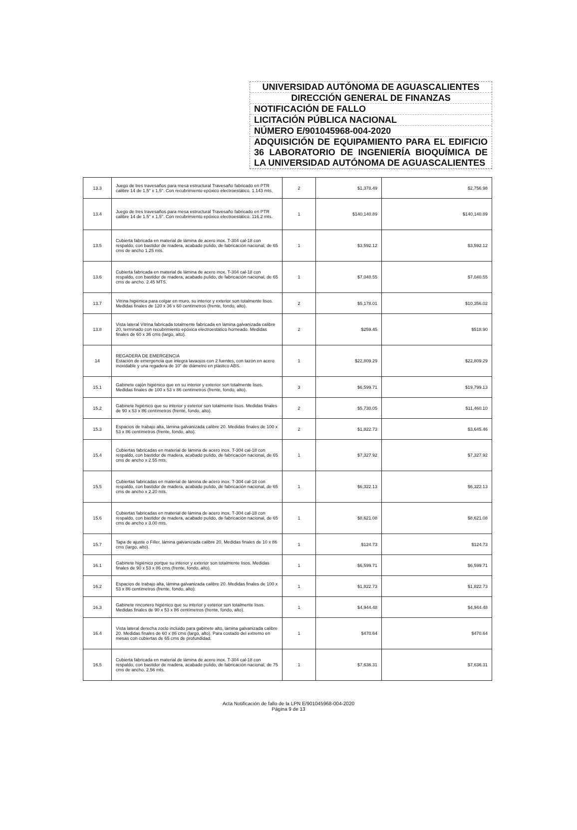UNIVERSIDAD AUTÓNOMA DE AGUASCALIENTES
DIRECCIÓN GENERAL DE FINANZAS
NOTIFICACIÓN DE FALLO
LICITACIÓN PÚBLICA NACIONAL
NÚMERO E/901045968-004-2020
ADQUISICIÓN DE EQUIPAMIENTO PARA EL EDIFICIO 36 LABORATORIO DE INGENIERÍA BIOQUÍMICA DE LA UNIVERSIDAD AUTÓNOMA DE AGUASCALIENTES
| 13.3 | Juego de tres travesaños para mesa estructural Travesaño fabricado en PTR calibre 14 de 1.5" x 1.5". Con recubrimiento epóxico electroestático. 1.143 mts. | 2 | $1,378.49 | $2,756.98 |
| 13.4 | Juego de tres travesaños para mesa estructural Travesaño fabricado en PTR calibre 14 de 1.5" x 1.5". Con recubrimiento epóxico electroestático. 116.2 mts. | 1 | $140,140.89 | $140,140.89 |
| 13.5 | Cubierta fabricada en material de lámina de acero inox. T-304 cal-18 con respaldo, con bastidor de madera, acabado pulido, de fabricación nacional, de 65 cms de ancho 1.25 mts. | 1 | $3,592.12 | $3,592.12 |
| 13.6 | Cubierta fabricada en material de lámina de acero inox. T-304 cal-18 con respaldo, con bastidor de madera, acabado pulido, de fabricación nacional, de 65 cms de ancho. 2.45 MTS. | 1 | $7,040.55 | $7,040.55 |
| 13.7 | Vitrina higiénica para colgar en muro, su interior y exterior son totalmente lisos. Medidas finales de 120 x 36 x 60 centímetros (frente, fondo, alto). | 2 | $5,178.01 | $10,356.02 |
| 13.8 | Vista lateral Vitrina fabricada totalmente fabricada en lámina galvanizada calibre 20, terminado con recubrimiento epóxica electroestático horneado. Medidas finales de 60 x 36 cms (largo, alto). | 2 | $259.45 | $518.90 |
| 14 | REGADERA DE EMERGENCIA Estación de emergencia que integra lavaojos con 2 fuentes, con tazón en acero inoxidable y una regadera de 10" de diámetro en plástico ABS. | 1 | $22,809.29 | $22,809.29 |
| 15.1 | Gabinete cajón higiénico que en su interior y exterior son totalmente lisos. Medidas finales de 100 x 53 x 86 centímetros (frente, fondo, alto). | 3 | $6,599.71 | $19,799.13 |
| 15.2 | Gabinete higiénico que su interior y exterior son totalmente lisos. Medidas finales de 90 x 53 x 86 centímetros (frente, fondo, alto). | 2 | $5,730.05 | $11,460.10 |
| 15.3 | Espacios de trabajo alta, lámina galvanizada calibre 20. Medidas finales de 100 x 53 x 86 centímetros (frente, fondo, alto). | 2 | $1,822.73 | $3,645.46 |
| 15.4 | Cubiertas fabricadas en material de lámina de acero inox. T-304 cal-18 con respaldo, con bastidor de madera, acabado pulido, de fabricación nacional, de 65 cms de ancho x 2.55 mts. | 1 | $7,327.92 | $7,327.92 |
| 15.5 | Cubiertas fabricadas en material de lámina de acero inox. T-304 cal-18 con respaldo, con bastidor de madera, acabado pulido, de fabricación nacional, de 65 cms de ancho x 2.20 mts. | 1 | $6,322.13 | $6,322.13 |
| 15.6 | Cubiertas fabricadas en material de lámina de acero inox. T-304 cal-18 con respaldo, con bastidor de madera, acabado pulido, de fabricación nacional, de 65 cms de ancho x 3.00 mts. | 1 | $8,621.08 | $8,621.08 |
| 15.7 | Tapa de ajuste o Filler, lámina galvanizada calibre 20. Medidas finales de 10 x 86 cms (largo, alto). | 1 | $124.73 | $124.73 |
| 16.1 | Gabinete higiénico porque su interior y exterior son totalmente lisos. Medidas finales de 90 x 53 x 86 cms (frente, fondo, alto). | 1 | $6,599.71 | $6,599.71 |
| 16.2 | Espacios de trabajo alta, lámina galvanizada calibre 20. Medidas finales de 100 x 53 x 86 centímetros (frente, fondo, alto). | 1 | $1,822.73 | $1,822.73 |
| 16.3 | Gabinete rinconero higiénico que su interior y exterior son totalmente lisos. Medidas finales de 90 x 53 x 86 centímetros (frente, fondo, alto). | 1 | $4,944.48 | $4,944.48 |
| 16.4 | Vista lateral derecha zoclo incluido para gabinete alto, lámina galvanizada calibre 20. Medidas finales de 60 x 86 cms (largo, alto). Para costado del extremo en mesas con cubiertas de 65 cms de profundidad. | 1 | $470.64 | $470.64 |
| 16.5 | Cubierta fabricada en material de lámina de acero inox. T-304 cal-18 con respaldo, con bastidor de madera, acabado pulido, de fabricación nacional, de 75 cms de ancho. 2.56 mts. | 1 | $7,636.31 | $7,636.31 |
Acta Notificación de fallo de la LPN E/901045968-004-2020
Página 9 de 13